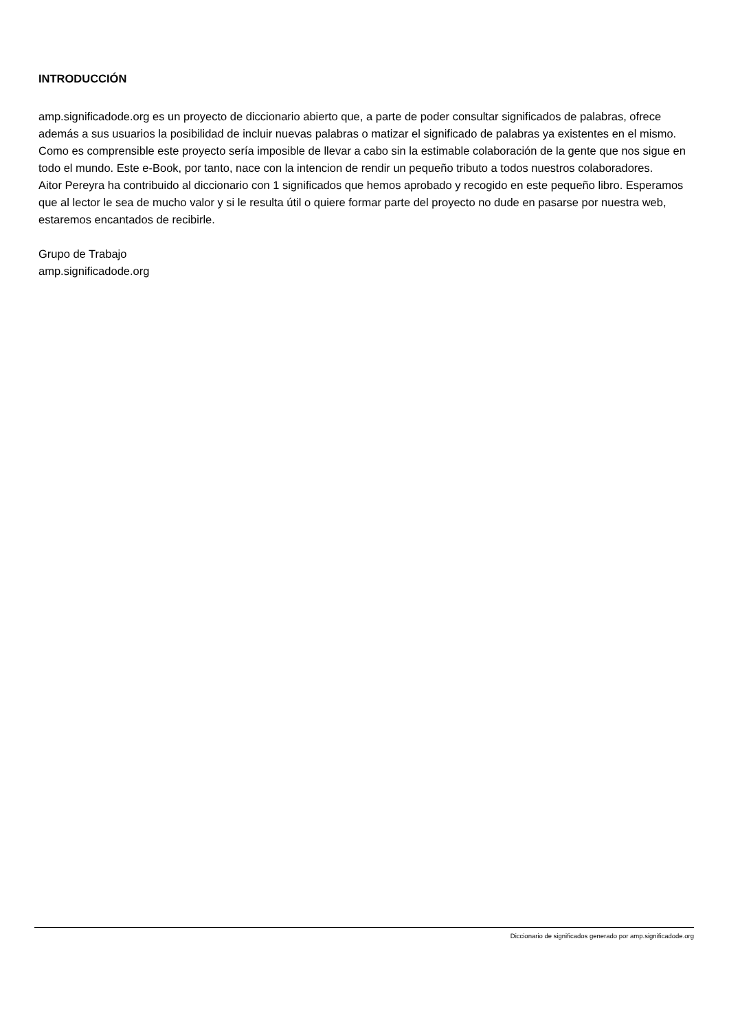INTRODUCCIÓN
amp.significadode.org es un proyecto de diccionario abierto que, a parte de poder consultar significados de palabras, ofrece además a sus usuarios la posibilidad de incluir nuevas palabras o matizar el significado de palabras ya existentes en el mismo. Como es comprensible este proyecto sería imposible de llevar a cabo sin la estimable colaboración de la gente que nos sigue en todo el mundo. Este e-Book, por tanto, nace con la intencion de rendir un pequeño tributo a todos nuestros colaboradores.
Aitor Pereyra ha contribuido al diccionario con 1 significados que hemos aprobado y recogido en este pequeño libro. Esperamos que al lector le sea de mucho valor y si le resulta útil o quiere formar parte del proyecto no dude en pasarse por nuestra web, estaremos encantados de recibirle.
Grupo de Trabajo
amp.significadode.org
Diccionario de significados generado por amp.significadode.org